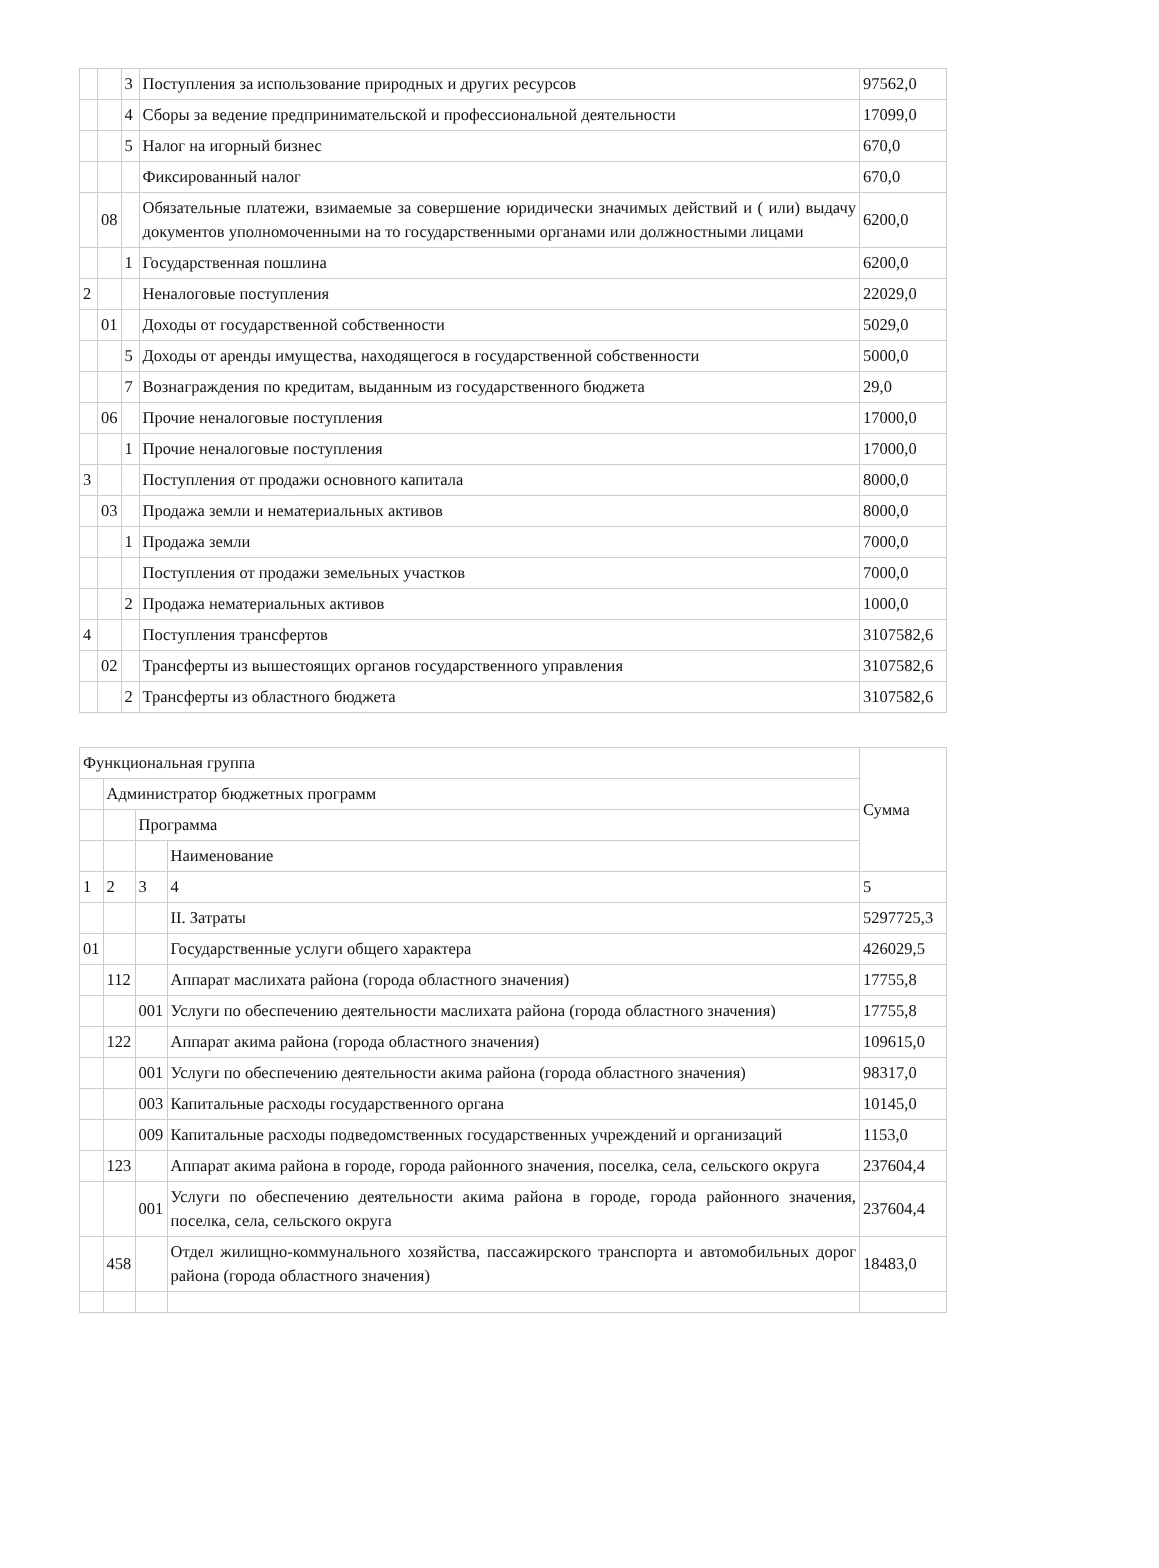| | | 3 | Поступления за использование природных и других ресурсов | 97562,0 |
| | | 4 | Сборы за ведение предпринимательской и профессиональной деятельности | 17099,0 |
| | | 5 | Налог на игорный бизнес | 670,0 |
| | | | Фиксированный налог | 670,0 |
| | 08 | | Обязательные платежи, взимаемые за совершение юридически значимых действий и ( или) выдачу документов уполномоченными на то государственными органами или должностными лицами | 6200,0 |
| | | 1 | Государственная пошлина | 6200,0 |
| 2 | | | Неналоговые поступления | 22029,0 |
| | 01 | | Доходы от государственной собственности | 5029,0 |
| | | 5 | Доходы от аренды имущества, находящегося в государственной собственности | 5000,0 |
| | | 7 | Вознаграждения по кредитам, выданным из государственного бюджета | 29,0 |
| | 06 | | Прочие неналоговые поступления | 17000,0 |
| | | 1 | Прочие неналоговые поступления | 17000,0 |
| 3 | | | Поступления от продажи основного капитала | 8000,0 |
| | 03 | | Продажа земли и нематериальных активов | 8000,0 |
| | | 1 | Продажа земли | 7000,0 |
| | | | Поступления от продажи земельных участков | 7000,0 |
| | | 2 | Продажа нематериальных активов | 1000,0 |
| 4 | | | Поступления трансфертов | 3107582,6 |
| | 02 | | Трансферты из вышестоящих органов государственного управления | 3107582,6 |
| | | 2 | Трансферты из областного бюджета | 3107582,6 |
| Функциональная группа | | | | Сумма |
| | Администратор бюджетных программ | | | |
| | | Программа | | |
| | | | Наименование | |
| 1 | 2 | 3 | 4 | 5 |
| | | | II. Затраты | 5297725,3 |
| 01 | | | Государственные услуги общего характера | 426029,5 |
| | 112 | | Аппарат маслихата района (города областного значения) | 17755,8 |
| | | 001 | Услуги по обеспечению деятельности маслихата района (города областного значения) | 17755,8 |
| | 122 | | Аппарат акима района (города областного значения) | 109615,0 |
| | | 001 | Услуги по обеспечению деятельности акима района (города областного значения) | 98317,0 |
| | | 003 | Капитальные расходы государственного органа | 10145,0 |
| | | 009 | Капитальные расходы подведомственных государственных учреждений и организаций | 1153,0 |
| | 123 | | Аппарат акима района в городе, города районного значения, поселка, села, сельского округа | 237604,4 |
| | | 001 | Услуги по обеспечению деятельности акима района в городе, города районного значения, поселка, села, сельского округа | 237604,4 |
| | 458 | | Отдел жилищно-коммунального хозяйства, пассажирского транспорта и автомобильных дорог района (города областного значения) | 18483,0 |